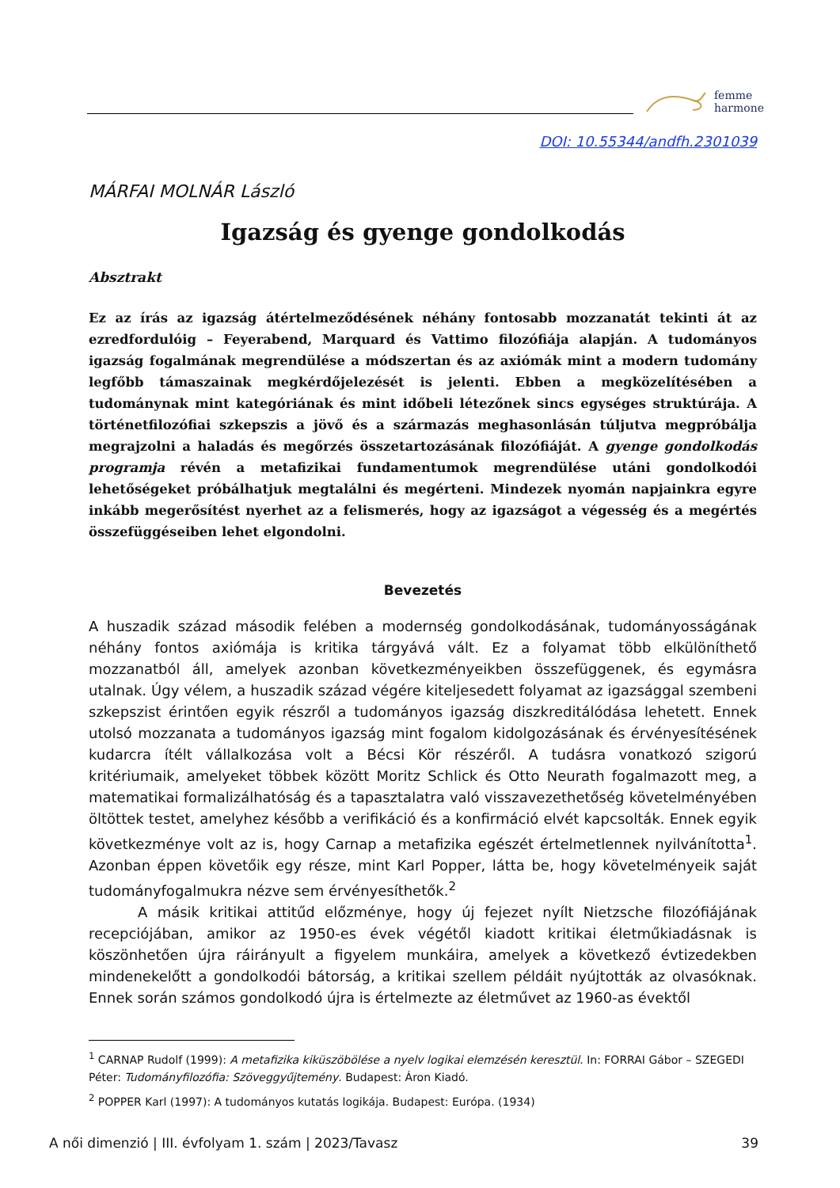femme
harmone
DOI: 10.55344/andfh.2301039
MÁRFAI MOLNÁR László
Igazság és gyenge gondolkodás
Absztrakt
Ez az írás az igazság átértelmeződésének néhány fontosabb mozzanatát tekinti át az ezredfordulóig – Feyerabend, Marquard és Vattimo filozófiája alapján. A tudományos igazság fogalmának megrendülése a módszertan és az axiómák mint a modern tudomány legfőbb támaszainak megkérdőjelezését is jelenti. Ebben a megközelítésében a tudománynak mint kategóriának és mint időbeli létezőnek sincs egységes struktúrája. A történetfilozófiai szkepszis a jövő és a származás meghasonlásán túljutva megpróbálja megrajzolni a haladás és megőrzés összetartozásának filozófiáját. A gyenge gondolkodás programja révén a metafizikai fundamentumok megrendülése utáni gondolkodói lehetőségeket próbálhatjuk megtalálni és megérteni. Mindezek nyomán napjainkra egyre inkább megerősítést nyerhet az a felismerés, hogy az igazságot a végesség és a megértés összefüggéseiben lehet elgondolni.
Bevezetés
A huszadik század második felében a modernség gondolkodásának, tudományosságának néhány fontos axiómája is kritika tárgyává vált. Ez a folyamat több elkülöníthető mozzanatból áll, amelyek azonban következményeikben összefüggenek, és egymásra utalnak. Úgy vélem, a huszadik század végére kiteljesedett folyamat az igazsággal szembeni szkepszist érintően egyik részről a tudományos igazság diszkreditálódása lehetett. Ennek utolsó mozzanata a tudományos igazság mint fogalom kidolgozásának és érvényesítésének kudarcra ítélt vállalkozása volt a Bécsi Kör részéről. A tudásra vonatkozó szigorú kritériumaik, amelyeket többek között Moritz Schlick és Otto Neurath fogalmazott meg, a matematikai formalizálhatóság és a tapasztalatra való visszavezethetőség követelményében öltöttek testet, amelyhez később a verifikáció és a konfirmáció elvét kapcsolták. Ennek egyik következménye volt az is, hogy Carnap a metafizika egészét értelmetlennek nyilvánította<sup>1</sup>. Azonban éppen követőik egy része, mint Karl Popper, látta be, hogy követelményeik saját tudományfogalmukra nézve sem érvényesíthetők.<sup>2</sup>
A másik kritikai attitűd előzménye, hogy új fejezet nyílt Nietzsche filozófiájának recepciójában, amikor az 1950-es évek végétől kiadott kritikai életműkiadásnak is köszönhetően újra ráirányult a figyelem munkáira, amelyek a következő évtizedekben mindenekelőtt a gondolkodói bátorság, a kritikai szellem példáit nyújtották az olvasóknak. Ennek során számos gondolkodó újra is értelmezte az életművet az 1960-as évektől
<sup>1</sup> CARNAP Rudolf (1999): A metafizika kiküszöbölése a nyelv logikai elemzésén keresztül. In: FORRAI Gábor – SZEGEDI Péter: Tudományfilozófia: Szöveggyűjtemény. Budapest: Áron Kiadó.
<sup>2</sup> POPPER Karl (1997): A tudományos kutatás logikája. Budapest: Európa. (1934)
A női dimenzió | III. évfolyam 1. szám | 2023/Tavasz 39